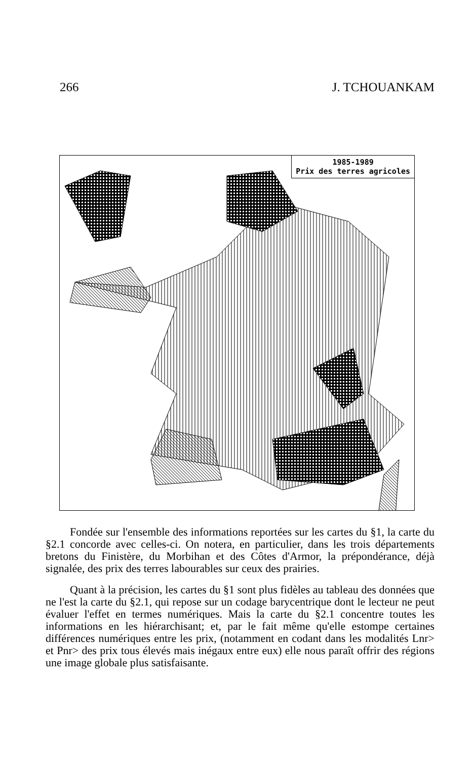266 J. TCHOUANKAM
1985-1989
Prix des terres agricoles
Fondée sur l'ensemble des informations reportées sur les cartes du §1, la carte du §2.1 concorde avec celles-ci. On notera, en particulier, dans les trois départements bretons du Finistère, du Morbihan et des Côtes d'Armor, la prépondérance, déjà signalée, des prix des terres labourables sur ceux des prairies.
Quant à la précision, les cartes du §1 sont plus fidèles au tableau des données que ne l'est la carte du §2.1, qui repose sur un codage barycentrique dont le lecteur ne peut évaluer l'effet en termes numériques. Mais la carte du §2.1 concentre toutes les informations en les hiérarchisant; et, par le fait même qu'elle estompe certaines différences numériques entre les prix, (notamment en codant dans les modalités Lnr> et Pnr> des prix tous élevés mais inégaux entre eux) elle nous paraît offrir des régions une image globale plus satisfaisante.